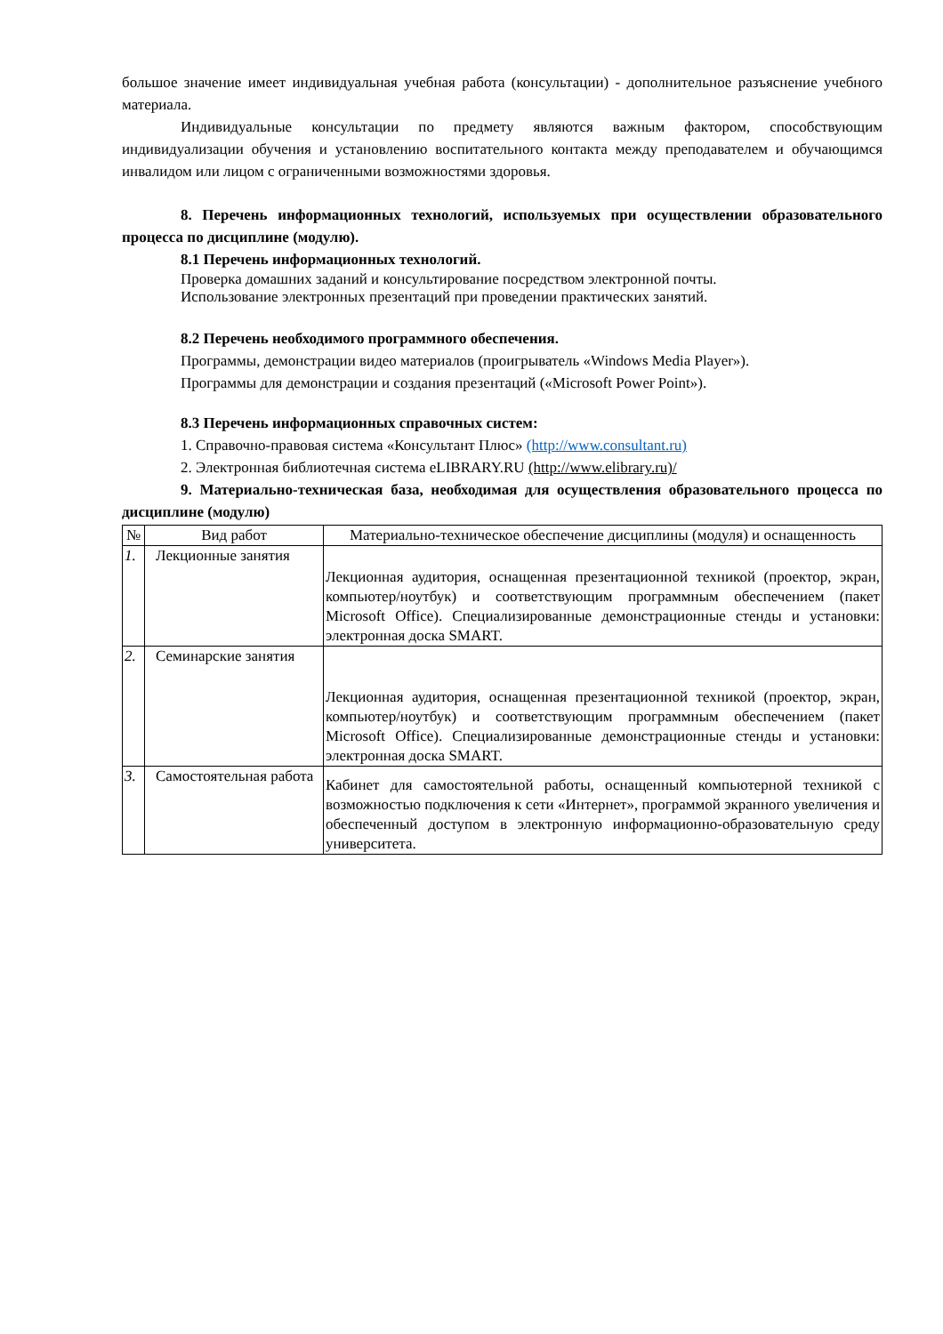большое значение имеет индивидуальная учебная работа (консультации) - дополнительное разъяснение учебного материала.
Индивидуальные консультации по предмету являются важным фактором, способствующим индивидуализации обучения и установлению воспитательного контакта между преподавателем и обучающимся инвалидом или лицом с ограниченными возможностями здоровья.
8. Перечень информационных технологий, используемых при осуществлении образовательного процесса по дисциплине (модулю).
8.1 Перечень информационных технологий.
Проверка домашних заданий и консультирование посредством электронной почты.
Использование электронных презентаций при проведении практических занятий.
8.2 Перечень необходимого программного обеспечения.
Программы, демонстрации видео материалов (проигрыватель «Windows Media Player»).
Программы для демонстрации и создания презентаций («Microsoft Power Point»).
8.3 Перечень информационных справочных систем:
1. Справочно-правовая система «Консультант Плюс» (http://www.consultant.ru)
2. Электронная библиотечная система eLIBRARY.RU (http://www.elibrary.ru)/
9. Материально-техническая база, необходимая для осуществления образовательного процесса по дисциплине (модулю)
| № | Вид работ | Материально-техническое обеспечение дисциплины (модуля) и оснащенность |
| --- | --- | --- |
| 1. | Лекционные занятия | Лекционная аудитория, оснащенная презентационной техникой (проектор, экран, компьютер/ноутбук) и соответствующим программным обеспечением (пакет Microsoft Office). Специализированные демонстрационные стенды и установки: электронная доска SMART. |
| 2. | Семинарские занятия | Лекционная аудитория, оснащенная презентационной техникой (проектор, экран, компьютер/ноутбук) и соответствующим программным обеспечением (пакет Microsoft Office). Специализированные демонстрационные стенды и установки: электронная доска SMART. |
| 3. | Самостоятельная работа | Кабинет для самостоятельной работы, оснащенный компьютерной техникой с возможностью подключения к сети «Интернет», программой экранного увеличения и обеспеченный доступом в электронную информационно-образовательную среду университета. |